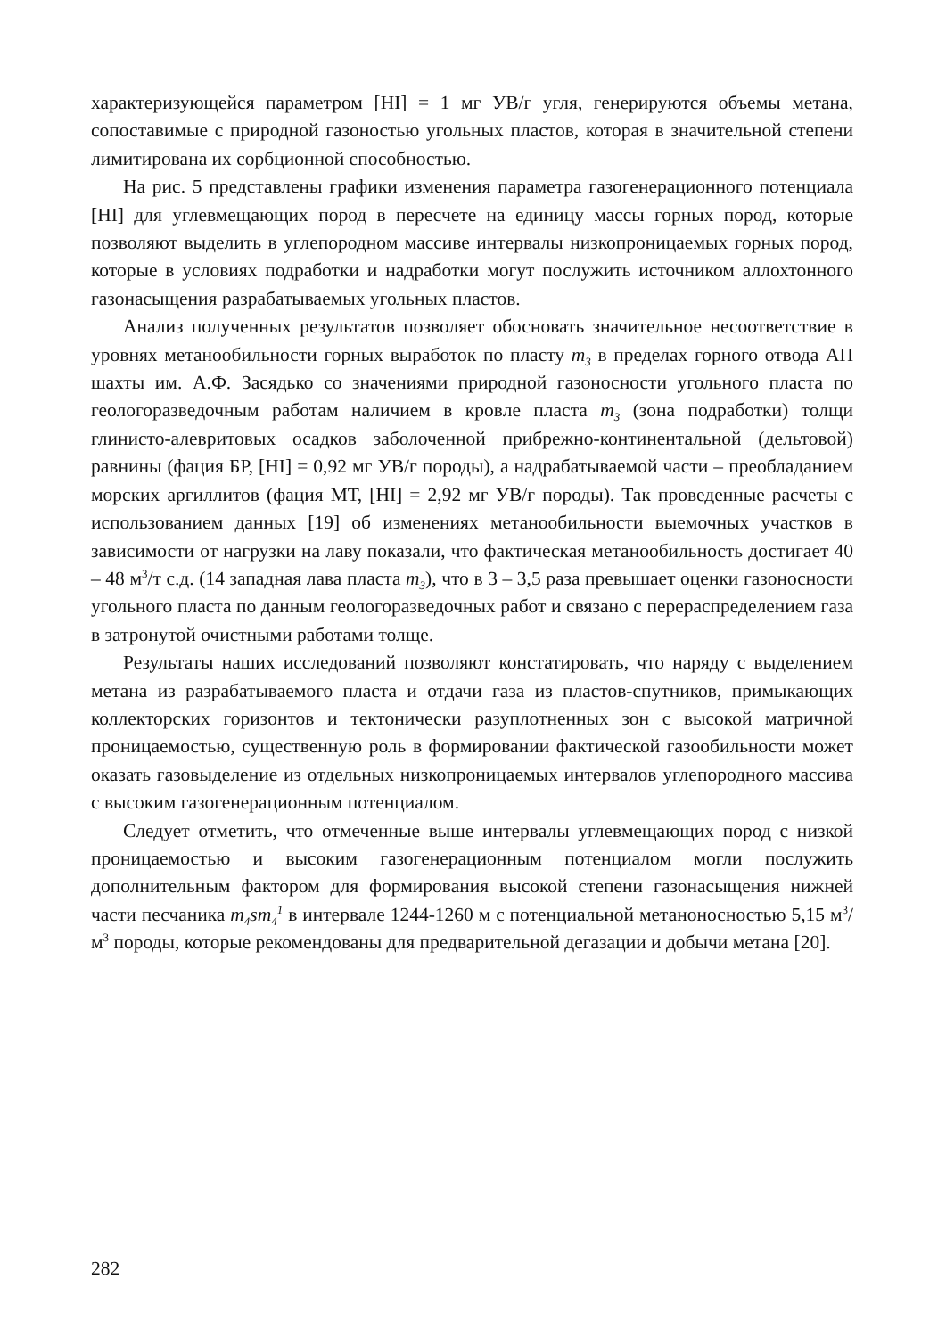характеризующейся параметром [HI] = 1 мг УВ/г угля, генерируются объемы метана, сопоставимые с природной газоностью угольных пластов, которая в значительной степени лимитирована их сорбционной способностью.
На рис. 5 представлены графики изменения параметра газогенерационного потенциала [HI] для углевмещающих пород в пересчете на единицу массы горных пород, которые позволяют выделить в углепородном массиве интервалы низкопроницаемых горных пород, которые в условиях подработки и надработки могут послужить источником аллохтонного газонасыщения разрабатываемых угольных пластов.
Анализ полученных результатов позволяет обосновать значительное несоответствие в уровнях метанообильности горных выработок по пласту m<sub>3</sub> в пределах горного отвода АП шахты им. А.Ф. Засядько со значениями природной газоносности угольного пласта по геологоразведочным работам наличием в кровле пласта m<sub>3</sub> (зона подработки) толщи глинисто-алевритовых осадков заболоченной прибрежно-континентальной (дельтовой) равнины (фация БР, [HI] = 0,92 мг УВ/г породы), а надрабатываемой части – преобладанием морских аргиллитов (фация МТ, [HI] = 2,92 мг УВ/г породы). Так проведенные расчеты с использованием данных [19] об изменениях метанообильности выемочных участков в зависимости от нагрузки на лаву показали, что фактическая метанообильность достигает 40 – 48 м<sup>3</sup>/т с.д. (14 западная лава пласта m<sub>3</sub>), что в 3 – 3,5 раза превышает оценки газоносности угольного пласта по данным геологоразведочных работ и связано с перераспределением газа в затронутой очистными работами толще.
Результаты наших исследований позволяют констатировать, что наряду с выделением метана из разрабатываемого пласта и отдачи газа из пластов-спутников, примыкающих коллекторских горизонтов и тектонически разуплотненных зон с высокой матричной проницаемостью, существенную роль в формировании фактической газообильности может оказать газовыделение из отдельных низкопроницаемых интервалов углепородного массива с высоким газогенерационным потенциалом.
Следует отметить, что отмеченные выше интервалы углевмещающих пород с низкой проницаемостью и высоким газогенерационным потенциалом могли послужить дополнительным фактором для формирования высокой степени газонасыщения нижней части песчаника m<sub>4</sub>sm<sub>4</sub><sup>1</sup> в интервале 1244-1260 м с потенциальной метаноносностью 5,15 м<sup>3</sup>/м<sup>3</sup> породы, которые рекомендованы для предварительной дегазации и добычи метана [20].
282